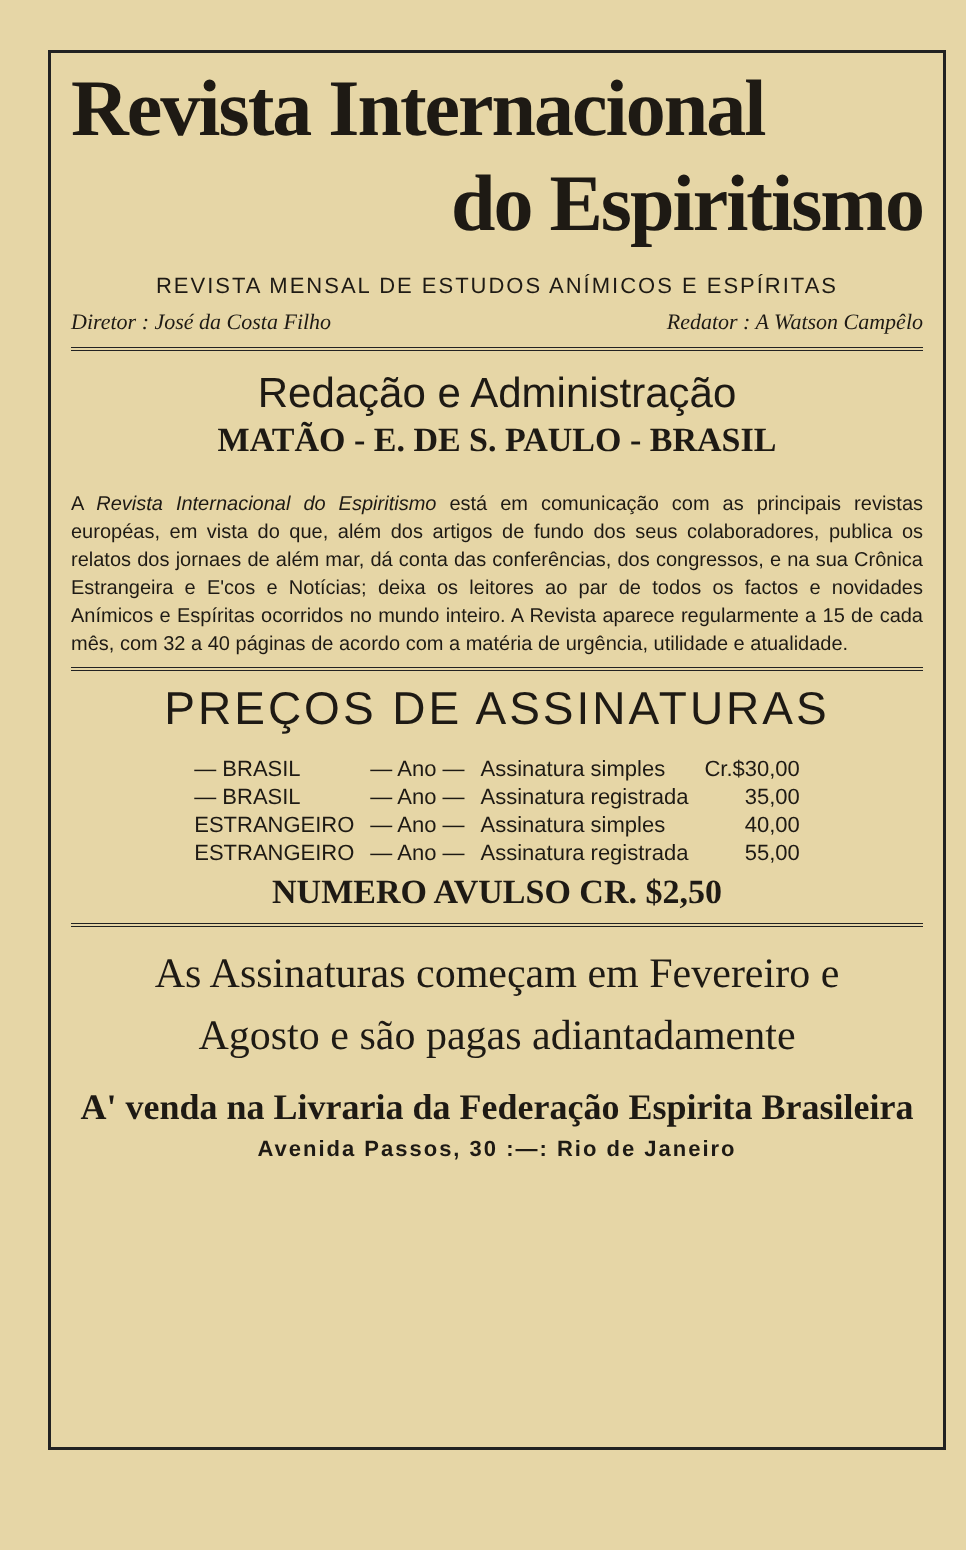Revista Internacional
do Espiritismo
REVISTA MENSAL DE ESTUDOS ANÍMICOS E ESPÍRITAS
Diretor : José da Costa Filho Redator : A Watson Campêlo
Redação e Administração
MATÃO - E. DE S. PAULO - BRASIL
A Revista Internacional do Espiritismo está em comunicação com as principais revistas européas, em vista do que, além dos artigos de fundo dos seus colaboradores, publica os relatos dos jornaes de além mar, dá conta das conferências, dos congressos, e na sua Crônica Estrangeira e E'cos e Notícias; deixa os leitores ao par de todos os factos e novidades Anímicos e Espíritas ocorridos no mundo inteiro. A Revista aparece regularmente a 15 de cada mês, com 32 a 40 páginas de acordo com a matéria de urgência, utilidade e atualidade.
PREÇOS DE ASSINATURAS
| — BRASIL | — Ano — | Assinatura simples | Cr.$30,00 |
| — BRASIL | — Ano — | Assinatura registrada | 35,00 |
| ESTRANGEIRO | — Ano — | Assinatura simples | 40,00 |
| ESTRANGEIRO | — Ano — | Assinatura registrada | 55,00 |
NUMERO AVULSO CR. $2,50
As Assinaturas começam em Fevereiro e
Agosto e são pagas adiantadamente
A' venda na Livraria da Federação Espirita Brasileira
Avenida Passos, 30 :—: Rio de Janeiro